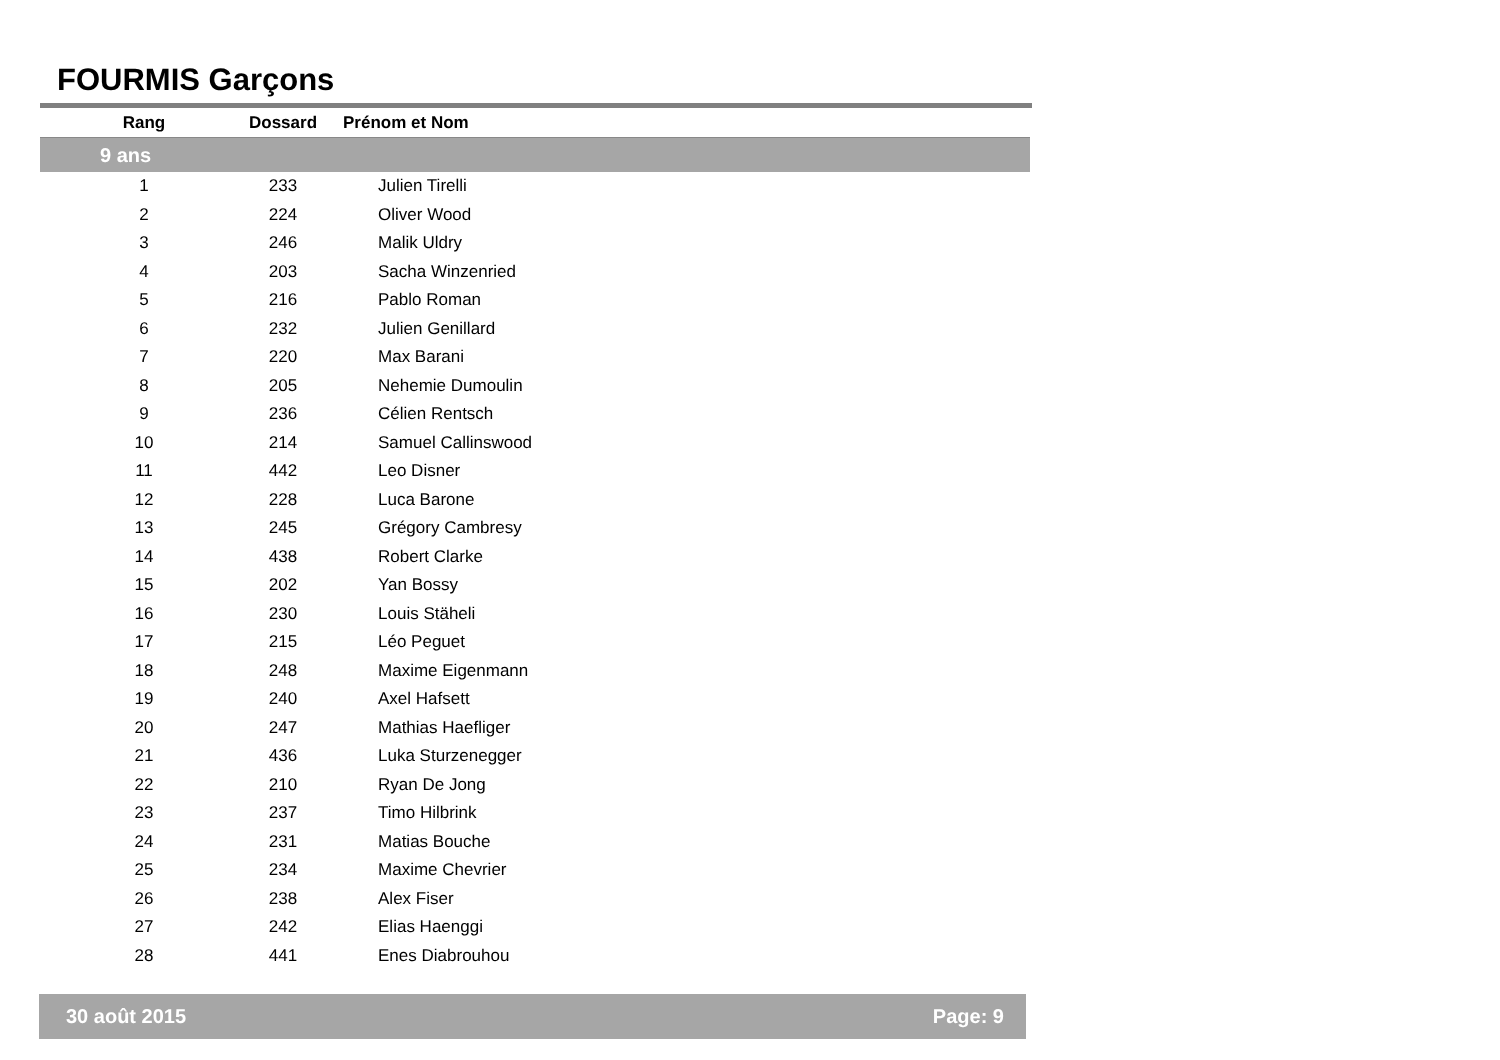FOURMIS Garçons
| Rang | Dossard | Prénom et Nom |
| --- | --- | --- |
| 9 ans | | |
| 1 | 233 | Julien Tirelli |
| 2 | 224 | Oliver Wood |
| 3 | 246 | Malik Uldry |
| 4 | 203 | Sacha Winzenried |
| 5 | 216 | Pablo Roman |
| 6 | 232 | Julien Genillard |
| 7 | 220 | Max Barani |
| 8 | 205 | Nehemie Dumoulin |
| 9 | 236 | Célien Rentsch |
| 10 | 214 | Samuel Callinswood |
| 11 | 442 | Leo Disner |
| 12 | 228 | Luca Barone |
| 13 | 245 | Grégory Cambresy |
| 14 | 438 | Robert Clarke |
| 15 | 202 | Yan Bossy |
| 16 | 230 | Louis Stäheli |
| 17 | 215 | Léo Peguet |
| 18 | 248 | Maxime Eigenmann |
| 19 | 240 | Axel Hafsett |
| 20 | 247 | Mathias Haefliger |
| 21 | 436 | Luka Sturzenegger |
| 22 | 210 | Ryan De Jong |
| 23 | 237 | Timo Hilbrink |
| 24 | 231 | Matias Bouche |
| 25 | 234 | Maxime Chevrier |
| 26 | 238 | Alex Fiser |
| 27 | 242 | Elias Haenggi |
| 28 | 441 | Enes Diabrouhou |
30 août 2015 Page: 9